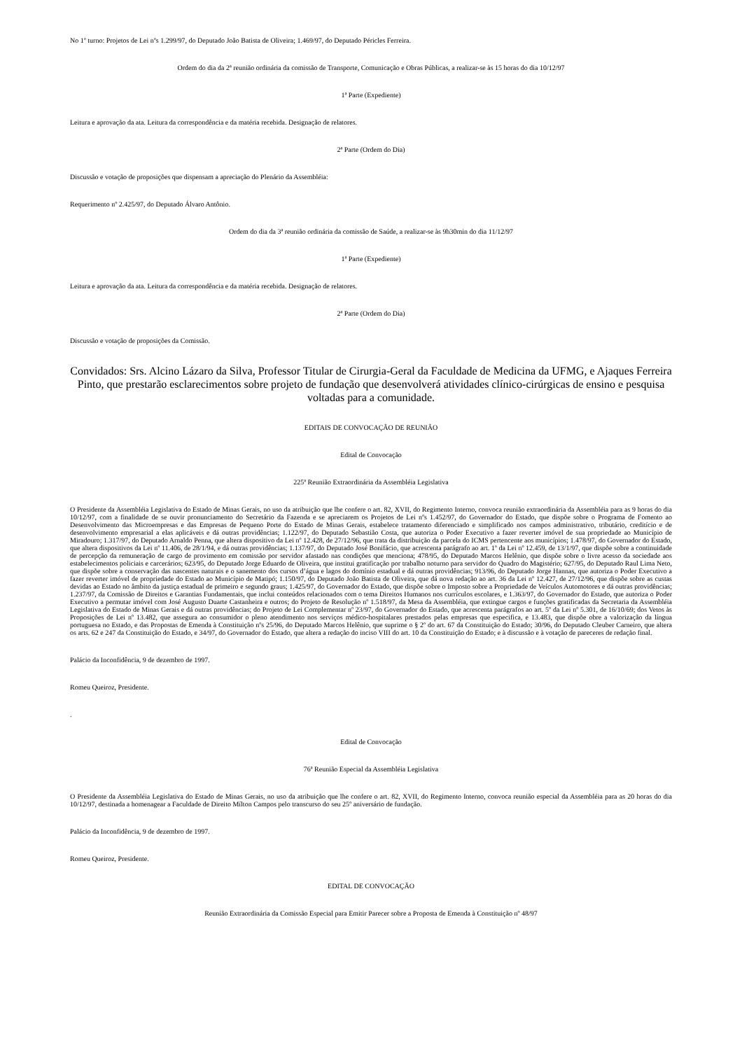No 1º turno: Projetos de Lei nºs 1.299/97, do Deputado João Batista de Oliveira; 1.469/97, do Deputado Péricles Ferreira.
Ordem do dia da 2ª reunião ordinária da comissão de Transporte, Comunicação e Obras Públicas, a realizar-se às 15 horas do dia 10/12/97
1ª Parte (Expediente)
Leitura e aprovação da ata. Leitura da correspondência e da matéria recebida. Designação de relatores.
2ª Parte (Ordem do Dia)
Discussão e votação de proposições que dispensam a apreciação do Plenário da Assembléia:
Requerimento nº 2.425/97, do Deputado Álvaro Antônio.
Ordem do dia da 3ª reunião ordinária da comissão de Saúde, a realizar-se às 9h30min do dia 11/12/97
1ª Parte (Expediente)
Leitura e aprovação da ata. Leitura da correspondência e da matéria recebida. Designação de relatores.
2ª Parte (Ordem do Dia)
Discussão e votação de proposições da Comissão.
Convidados: Srs. Alcino Lázaro da Silva, Professor Titular de Cirurgia-Geral da Faculdade de Medicina da UFMG, e Ajaques Ferreira Pinto, que prestarão esclarecimentos sobre projeto de fundação que desenvolverá atividades clínico-cirúrgicas de ensino e pesquisa voltadas para a comunidade.
EDITAIS DE CONVOCAÇÃO DE REUNIÃO
Edital de Convocação
225ª Reunião Extraordinária da Assembléia Legislativa
O Presidente da Assembléia Legislativa do Estado de Minas Gerais, no uso da atribuição que lhe confere o art. 82, XVII, do Regimento Interno, convoca reunião extraordinária da Assembléia para as 9 horas do dia 10/12/97, com a finalidade de se ouvir pronunciamento do Secretário da Fazenda e se apreciarem os Projetos de Lei nºs 1.452/97, do Governador do Estado, que dispõe sobre o Programa de Fomento ao Desenvolvimento das Microempresas e das Empresas de Pequeno Porte do Estado de Minas Gerais, estabelece tratamento diferenciado e simplificado nos campos administrativo, tributário, creditício e de desenvolvimento empresarial a elas aplicáveis e dá outras providências; 1.122/97, do Deputado Sebastião Costa, que autoriza o Poder Executivo a fazer reverter imóvel de sua propriedade ao Município de Miradouro; 1.317/97, do Deputado Arnaldo Penna, que altera dispositivo da Lei nº 12.428, de 27/12/96, que trata da distribuição da parcela do ICMS pertencente aos municípios; 1.478/97, do Governador do Estado, que altera dispositivos da Lei nº 11.406, de 28/1/94, e dá outras providências; 1.137/97, do Deputado José Bonifácio, que acrescenta parágrafo ao art. 1º da Lei nº 12.459, de 13/1/97, que dispõe sobre a continuidade de percepção da remuneração de cargo de provimento em comissão por servidor afastado nas condições que menciona; 478/95, do Deputado Marcos Helênio, que dispõe sobre o livre acesso da sociedade aos estabelecimentos policiais e carcerários; 623/95, do Deputado Jorge Eduardo de Oliveira, que institui gratificação por trabalho noturno para servidor do Quadro do Magistério; 627/95, do Deputado Raul Lima Neto, que dispõe sobre a conservação das nascentes naturais e o sanemento dos cursos d’água e lagos do domínio estadual e dá outras providências; 913/96, do Deputado Jorge Hannas, que autoriza o Poder Executivo a fazer reverter imóvel de propriedade do Estado ao Município de Matipó; 1.150/97, do Deputado João Batista de Oliveira, que dá nova redação ao art. 36 da Lei nº 12.427, de 27/12/96, que dispõe sobre as custas devidas ao Estado no âmbito da justiça estadual de primeiro e segundo graus; 1.425/97, do Governador do Estado, que dispõe sobre o Imposto sobre a Propriedade de Veículos Automotores e dá outras providências; 1.237/97, da Comissão de Direitos e Garantias Fundamentais, que inclui conteúdos relacionados com o tema Direitos Humanos nos currículos escolares, e 1.363/97, do Governador do Estado, que autoriza o Poder Executivo a permutar imóvel com José Augusto Duarte Castanheira e outros; do Projeto de Resolução nº 1.518/97, da Mesa da Assembléia, que extingue cargos e funções gratificadas da Secretaria da Assembléia Legislativa do Estado de Minas Gerais e dá outras providências; do Projeto de Lei Complementar nº 23/97, do Governador do Estado, que acrescenta parágrafos ao art. 5º da Lei nº 5.301, de 16/10/69; dos Vetos às Proposições de Lei nº 13.482, que assegura ao consumidor o pleno atendimento nos serviços médico-hospitalares prestados pelas empresas que especifica, e 13.483, que dispõe obre a valorização da língua portuguesa no Estado, e das Propostas de Emenda à Constituição nºs 25/96, do Deputado Marcos Helênio, que suprime o § 2º do art. 67 da Constituição do Estado; 30/96, do Deputado Cleuber Carneiro, que altera os arts. 62 e 247 da Constituição do Estado, e 34/97, do Governador do Estado, que altera a redação do inciso VIII do art. 10 da Constituição do Estado; e à discussão e à votação de pareceres de redação final.
Palácio da Inconfidência, 9 de dezembro de 1997.
Romeu Queiroz, Presidente.
.
Edital de Convocação
76ª Reunião Especial da Assembléia Legislativa
O Presidente da Assembléia Legislativa do Estado de Minas Gerais, no uso da atribuição que lhe confere o art. 82, XVII, do Regimento Interno, convoca reunião especial da Assembléia para as 20 horas do dia 10/12/97, destinada a homenagear a Faculdade de Direito Mílton Campos pelo transcurso do seu 25º aniversário de fundação.
Palácio da Inconfidência, 9 de dezembro de 1997.
Romeu Queiroz, Presidente.
EDITAL DE CONVOCAÇÃO
Reunião Extraordinária da Comissão Especial para Emitir Parecer sobre a Proposta de Emenda à Constituição nº 48/97